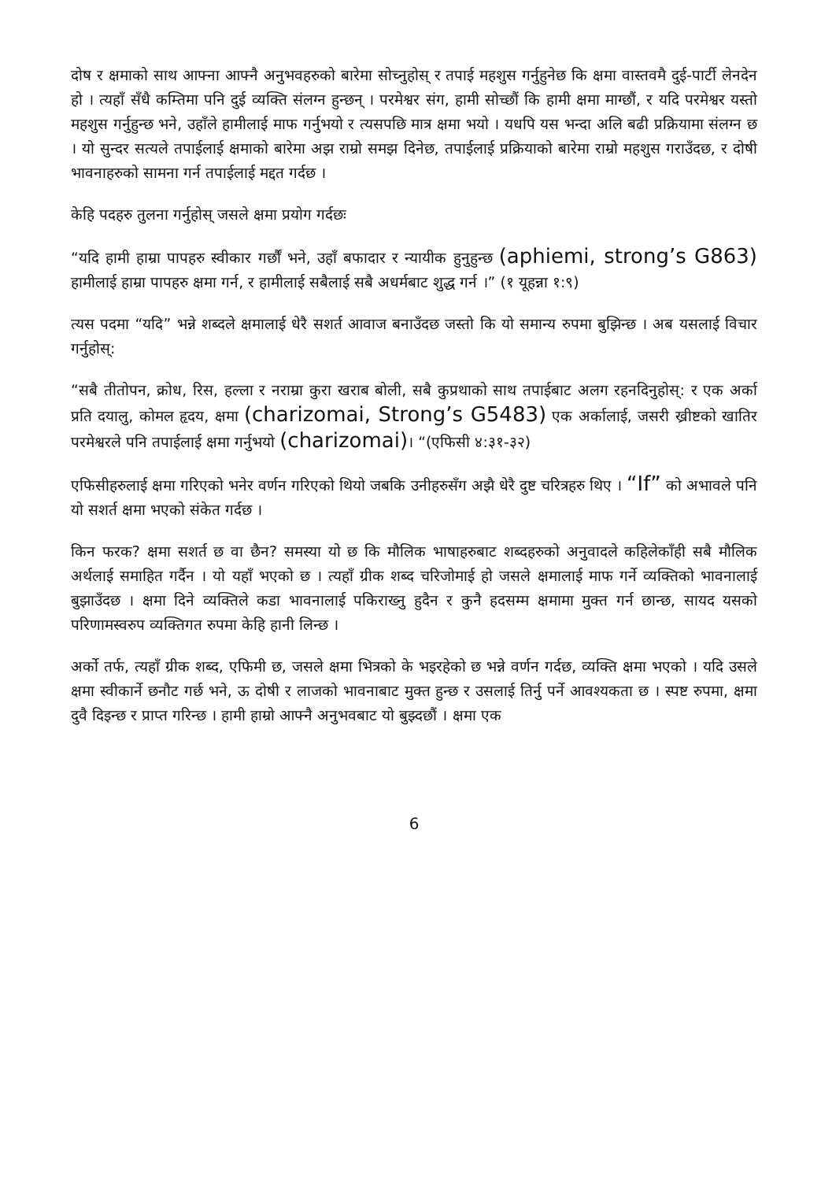दोष र क्षमाको साथ आफ्ना आफ्नै अनुभवहरुको बारेमा सोच्नुहोस् र तपाई महशुस गर्नुहुनेछ कि क्षमा वास्तवमै दुई-पार्टी लेनदेन हो । त्यहाँ सँधै कम्तिमा पनि दुई व्यक्ति संलग्न हुन्छन् । परमेश्वर संग, हामी सोच्छौं कि हामी क्षमा माग्छौं, र यदि परमेश्वर यस्तो महशुस गर्नुहुन्छ भने, उहाँले हामीलाई माफ गर्नुभयो र त्यसपछि मात्र क्षमा भयो । यधपि यस भन्दा अलि बढी प्रक्रियामा संलग्न छ । यो सुन्दर सत्यले तपाईलाई क्षमाको बारेमा अझ राम्रो समझ दिनेछ, तपाईलाई प्रक्रियाको बारेमा राम्रो महशुस गराउँदछ, र दोषी भावनाहरुको सामना गर्न तपाईलाई मद्दत गर्दछ ।
केहि पदहरु तुलना गर्नुहोस् जसले क्षमा प्रयोग गर्दछः
“यदि हामी हाम्रा पापहरु स्वीकार गर्छौं भने, उहाँ बफादार र न्यायीक हुनुहुन्छ (aphiemi, strong’s G863) हामीलाई हाम्रा पापहरु क्षमा गर्न, र हामीलाई सबैलाई सबै अधर्मबाट शुद्ध गर्न ।” (१ यूहन्ना १:९)
त्यस पदमा “यदि” भन्ने शब्दले क्षमालाई धेरै सशर्त आवाज बनाउँदछ जस्तो कि यो समान्य रुपमा बुझिन्छ । अब यसलाई विचार गर्नुहोस्:
“सबै तीतोपन, क्रोध, रिस, हल्ला र नराम्रा कुरा खराब बोली, सबै कुप्रथाको साथ तपाईबाट अलग रहनदिनुहोस्: र एक अर्का प्रति दयालु, कोमल हृदय, क्षमा (charizomai, Strong’s G5483) एक अर्कालाई, जसरी ख्रीष्टको खातिर परमेश्वरले पनि तपाईलाई क्षमा गर्नुभयो (charizomai)। “(एफिसी ४:३१-३२)
एफिसीहरुलाई क्षमा गरिएको भनेर वर्णन गरिएको थियो जबकि उनीहरुसँग अझै धेरै दुष्ट चरित्रहरु थिए । “If” को अभावले पनि यो सशर्त क्षमा भएको संकेत गर्दछ ।
किन फरक? क्षमा सशर्त छ वा छैन? समस्या यो छ कि मौलिक भाषाहरुबाट शब्दहरुको अनुवादले कहिलेकाँही सबै मौलिक अर्थलाई समाहित गर्दैन । यो यहाँ भएको छ । त्यहाँ ग्रीक शब्द चरिजोमाई हो जसले क्षमालाई माफ गर्ने व्यक्तिको भावनालाई बुझाउँदछ । क्षमा दिने व्यक्तिले कडा भावनालाई पकिराख्नु हुदैन र कुनै हदसम्म क्षमामा मुक्त गर्न छान्छ, सायद यसको परिणामस्वरुप व्यक्तिगत रुपमा केहि हानी लिन्छ ।
अर्को तर्फ, त्यहाँ ग्रीक शब्द, एफिमी छ, जसले क्षमा भित्रको के भइरहेको छ भन्ने वर्णन गर्दछ, व्यक्ति क्षमा भएको । यदि उसले क्षमा स्वीकार्ने छनौट गर्छ भने, ऊ दोषी र लाजको भावनाबाट मुक्त हुन्छ र उसलाई तिर्नु पर्ने आवश्यकता छ । स्पष्ट रुपमा, क्षमा दुवै दिइन्छ र प्राप्त गरिन्छ । हामी हाम्रो आफ्नै अनुभवबाट यो बुझ्दछौं । क्षमा एक
6